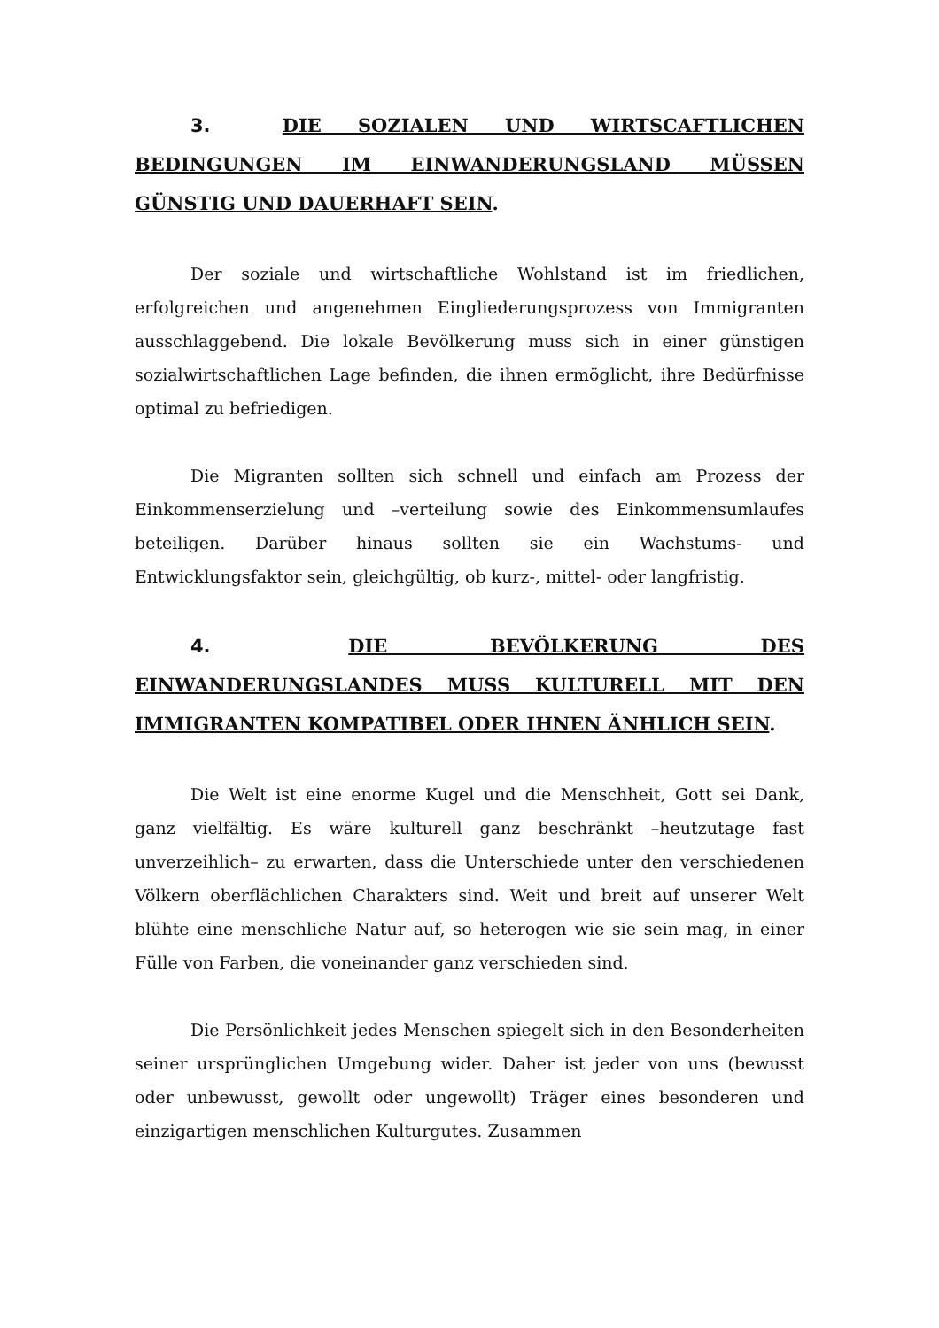3. DIE SOZIALEN UND WIRTSCAFTLICHEN BEDINGUNGEN IM EINWANDERUNGSLAND MÜSSEN GÜNSTIG UND DAUERHAFT SEIN.
Der soziale und wirtschaftliche Wohlstand ist im friedlichen, erfolgreichen und angenehmen Eingliederungsprozess von Immigranten ausschlaggebend. Die lokale Bevölkerung muss sich in einer günstigen sozialwirtschaftlichen Lage befinden, die ihnen ermöglicht, ihre Bedürfnisse optimal zu befriedigen.
Die Migranten sollten sich schnell und einfach am Prozess der Einkommenserzielung und –verteilung sowie des Einkommensumlaufes beteiligen. Darüber hinaus sollten sie ein Wachstums- und Entwicklungsfaktor sein, gleichgültig, ob kurz-, mittel- oder langfristig.
4. DIE BEVÖLKERUNG DES EINWANDERUNGSLANDES MUSS KULTURELL MIT DEN IMMIGRANTEN KOMPATIBEL ODER IHNEN ÄNHLICH SEIN.
Die Welt ist eine enorme Kugel und die Menschheit, Gott sei Dank, ganz vielfältig. Es wäre kulturell ganz beschränkt –heutzutage fast unverzeihlich– zu erwarten, dass die Unterschiede unter den verschiedenen Völkern oberflächlichen Charakters sind. Weit und breit auf unserer Welt blühte eine menschliche Natur auf, so heterogen wie sie sein mag, in einer Fülle von Farben, die voneinander ganz verschieden sind.
Die Persönlichkeit jedes Menschen spiegelt sich in den Besonderheiten seiner ursprünglichen Umgebung wider. Daher ist jeder von uns (bewusst oder unbewusst, gewollt oder ungewollt) Träger eines besonderen und einzigartigen menschlichen Kulturgutes. Zusammen